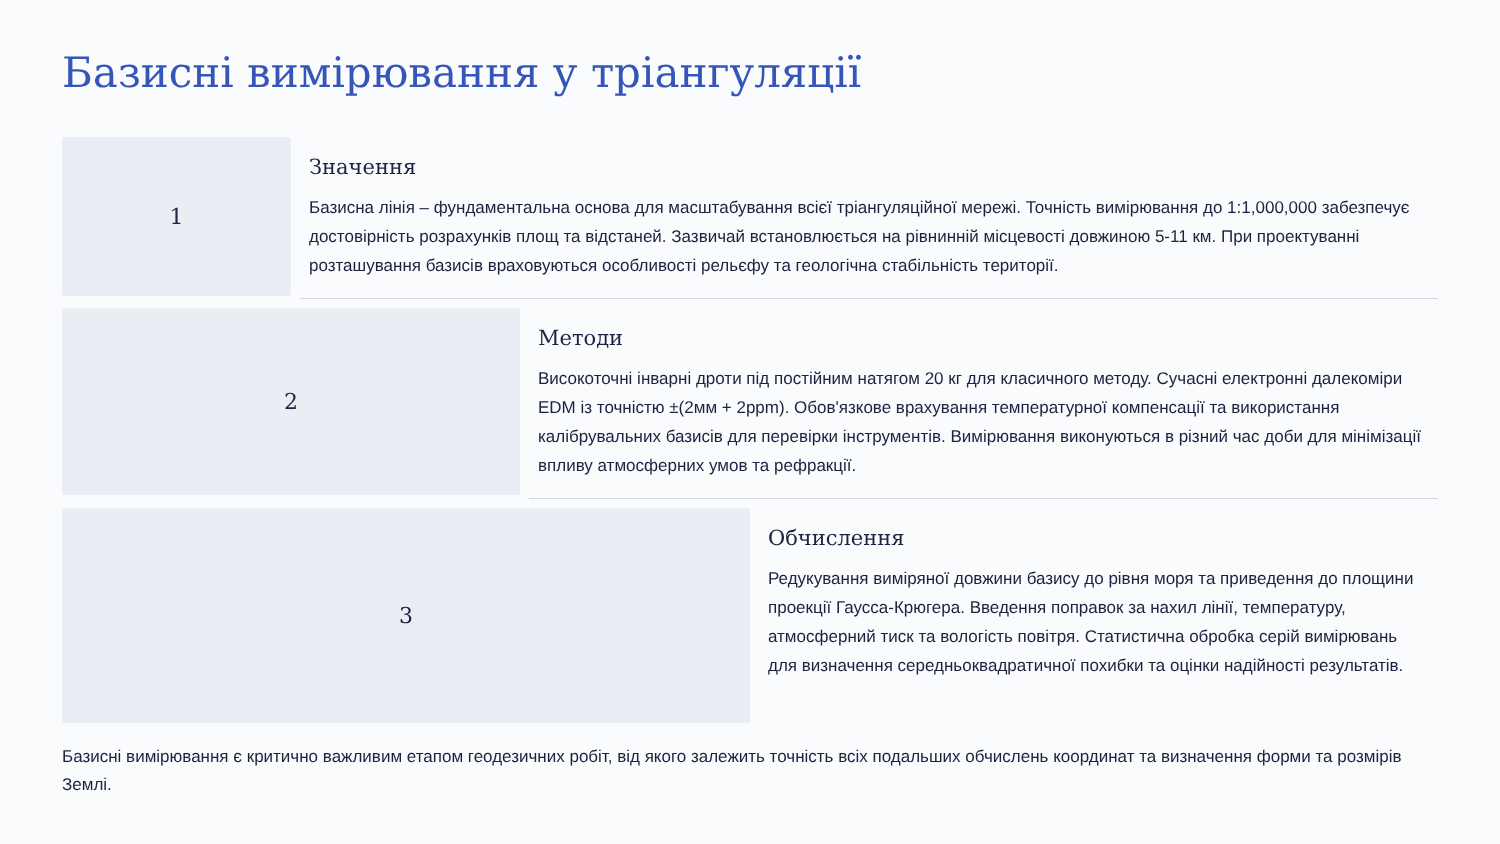Базисні вимірювання у тріангуляції
1
Значення
Базисна лінія – фундаментальна основа для масштабування всієї тріангуляційної мережі. Точність вимірювання до 1:1,000,000 забезпечує достовірність розрахунків площ та відстаней. Зазвичай встановлюється на рівнинній місцевості довжиною 5-11 км. При проектуванні розташування базисів враховуються особливості рельєфу та геологічна стабільність території.
2
Методи
Високоточні інварні дроти під постійним натягом 20 кг для класичного методу. Сучасні електронні далекоміри EDM із точністю ±(2мм + 2ppm). Обов'язкове врахування температурної компенсації та використання калібрувальних базисів для перевірки інструментів. Вимірювання виконуються в різний час доби для мінімізації впливу атмосферних умов та рефракції.
3
Обчислення
Редукування виміряної довжини базису до рівня моря та приведення до площини проекції Гаусса-Крюгера. Введення поправок за нахил лінії, температуру, атмосферний тиск та вологість повітря. Статистична обробка серій вимірювань для визначення середньоквадратичної похибки та оцінки надійності результатів.
Базисні вимірювання є критично важливим етапом геодезичних робіт, від якого залежить точність всіх подальших обчислень координат та визначення форми та розмірів Землі.